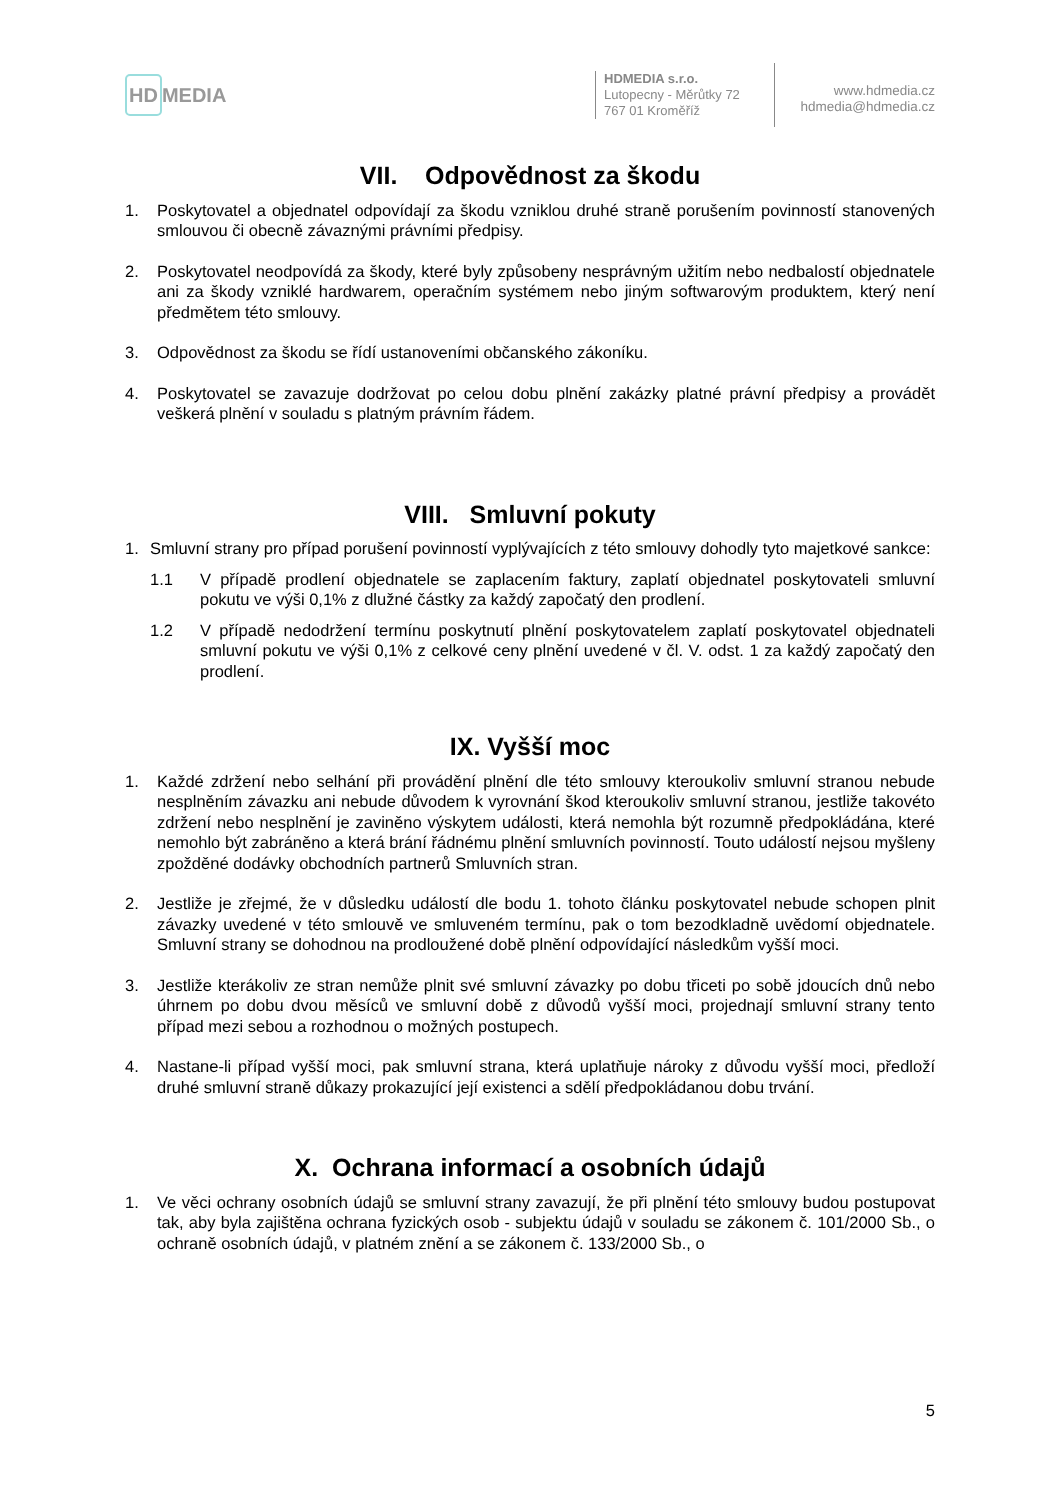HDMEDIA
HDMEDIA s.r.o.
Lutopecny - Měrůtky 72
767 01 Kroměříž
www.hdmedia.cz
hdmedia@hdmedia.cz
VII. Odpovědnost za škodu
1. Poskytovatel a objednatel odpovídají za škodu vzniklou druhé straně porušením povinností stanovených smlouvou či obecně závaznými právními předpisy.
2. Poskytovatel neodpovídá za škody, které byly způsobeny nesprávným užitím nebo nedbalostí objednatele ani za škody vzniklé hardwarem, operačním systémem nebo jiným softwarovým produktem, který není předmětem této smlouvy.
3. Odpovědnost za škodu se řídí ustanoveními občanského zákoníku.
4. Poskytovatel se zavazuje dodržovat po celou dobu plnění zakázky platné právní předpisy a provádět veškerá plnění v souladu s platným právním řádem.
VIII. Smluvní pokuty
1. Smluvní strany pro případ porušení povinností vyplývajících z této smlouvy dohodly tyto majetkové sankce:
1.1 V případě prodlení objednatele se zaplacením faktury, zaplatí objednatel poskytovateli smluvní pokutu ve výši 0,1% z dlužné částky za každý započatý den prodlení.
1.2 V případě nedodržení termínu poskytnutí plnění poskytovatelem zaplatí poskytovatel objednateli smluvní pokutu ve výši 0,1% z celkové ceny plnění uvedené v čl. V. odst. 1 za každý započatý den prodlení.
IX. Vyšší moc
1. Každé zdržení nebo selhání při provádění plnění dle této smlouvy kteroukoliv smluvní stranou nebude nesplněním závazku ani nebude důvodem k vyrovnání škod kteroukoliv smluvní stranou, jestliže takovéto zdržení nebo nesplnění je zaviněno výskytem události, která nemohla být rozumně předpokládána, které nemohlo být zabráněno a která brání řádnému plnění smluvních povinností. Touto událostí nejsou myšleny zpožděné dodávky obchodních partnerů Smluvních stran.
2. Jestliže je zřejmé, že v důsledku událostí dle bodu 1. tohoto článku poskytovatel nebude schopen plnit závazky uvedené v této smlouvě ve smluveném termínu, pak o tom bezodkladně uvědomí objednatele. Smluvní strany se dohodnou na prodloužené době plnění odpovídající následkům vyšší moci.
3. Jestliže kterákoliv ze stran nemůže plnit své smluvní závazky po dobu třiceti po sobě jdoucích dnů nebo úhrnem po dobu dvou měsíců ve smluvní době z důvodů vyšší moci, projednají smluvní strany tento případ mezi sebou a rozhodnou o možných postupech.
4. Nastane-li případ vyšší moci, pak smluvní strana, která uplatňuje nároky z důvodu vyšší moci, předloží druhé smluvní straně důkazy prokazující její existenci a sdělí předpokládanou dobu trvání.
X. Ochrana informací a osobních údajů
1. Ve věci ochrany osobních údajů se smluvní strany zavazují, že při plnění této smlouvy budou postupovat tak, aby byla zajištěna ochrana fyzických osob - subjektu údajů v souladu se zákonem č. 101/2000 Sb., o ochraně osobních údajů, v platném znění a se zákonem č. 133/2000 Sb., o
5